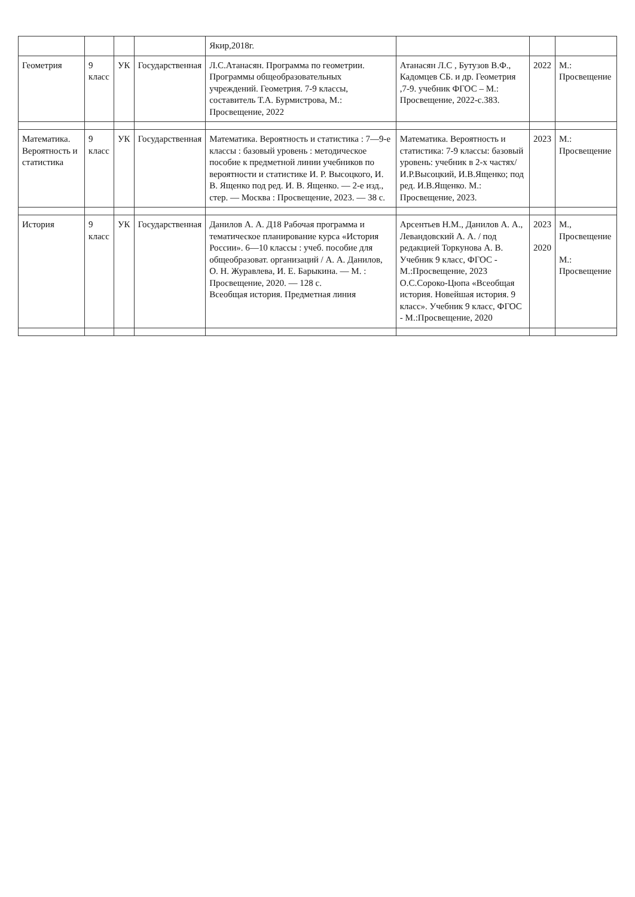| | | | | Якир,2018г. | | | |
| Геометрия | 9 класс | УК | Государственная | Л.С.Атанасян. Программа по геометрии. Программы общеобразовательных учреждений. Геометрия. 7-9 классы, составитель Т.А. Бурмистрова, М.: Просвещение, 2022 | Атанасян Л.С , Бутузов В.Ф., Кадомцев СБ. и др. Геометрия ,7-9. учебник ФГОС – М.: Просвещение, 2022-с.383. | 2022 | М.: Просвещение |
| Математика. Вероятность и статистика | 9 класс | УК | Государственная | Математика. Вероятность и статистика : 7—9-е классы : базовый уровень : методическое пособие к предметной линии учебников по вероятности и статистике И. Р. Высоцкого, И. В. Ященко под ред. И. В. Ященко. — 2-е изд., стер. — Москва : Просвещение, 2023. — 38 с. | Математика. Вероятность и статистика: 7-9 классы: базовый уровень: учебник в 2-х частях/И.Р.Высоцкий, И.В.Ященко; под ред. И.В.Ященко. М.: Просвещение, 2023. | 2023 | М.: Просвещение |
| История | 9 класс | УК | Государственная | Данилов А. А. Д18 Рабочая программа и тематическое планирование курса «История России». 6—10 классы : учеб. пособие для общеобразоват. организаций / А. А. Данилов, О. Н. Журавлева, И. Е. Барыкина. — М. : Просвещение, 2020. — 128 с. Всеобщая история. Предметная линия | Арсентьев Н.М., Данилов А. А., Левандовский А. А. / под редакцией Торкунова А. В. Учебник 9 класс, ФГОС - М.:Просвещение, 2023 О.С.Сороко-Цюпа «Всеобщая история. Новейшая история. 9 класс». Учебник 9 класс, ФГОС - М.:Просвещение, 2020 | 2023 2020 | М., Просвещение М.: Просвещение |